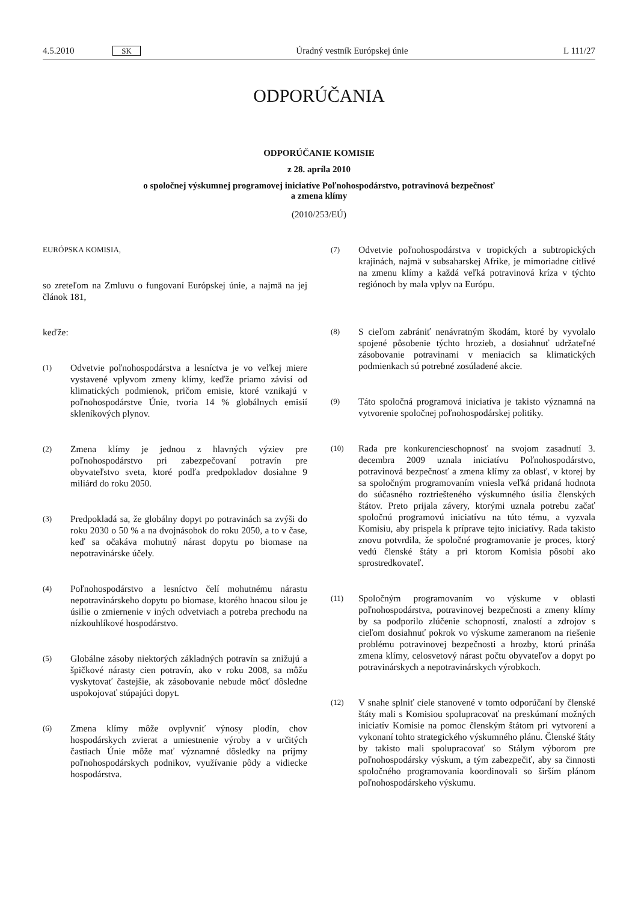4.5.2010 SK Úradný vestník Európskej únie L 111/27
ODPORÚČANIA
ODPORÚČANIE KOMISIE
z 28. apríla 2010
o spoločnej výskumnej programovej iniciatíve Poľnohospodárstvo, potravinová bezpečnosť
a zmena klímy
(2010/253/EÚ)
EURÓPSKA KOMISIA,
so zreteľom na Zmluvu o fungovaní Európskej únie, a najmä na jej článok 181,
keďže:
(1)
Odvetvie poľnohospodárstva a lesníctva je vo veľkej miere vystavené vplyvom zmeny klímy, keďže priamo závisí od klimatických podmienok, pričom emisie, ktoré vznikajú v poľnohospodárstve Únie, tvoria 14 % globálnych emisií skleníkových plynov.
(2)
Zmena klímy je jednou z hlavných výziev pre poľnohospodárstvo pri zabezpečovaní potravín pre obyvateľstvo sveta, ktoré podľa predpokladov dosiahne 9 miliárd do roku 2050.
(3)
Predpokladá sa, že globálny dopyt po potravinách sa zvýši do roku 2030 o 50 % a na dvojnásobok do roku 2050, a to v čase, keď sa očakáva mohutný nárast dopytu po biomase na nepotravinárske účely.
(4)
Poľnohospodárstvo a lesníctvo čelí mohutnému nárastu nepotravinárskeho dopytu po biomase, ktorého hnacou silou je úsilie o zmiernenie v iných odvetviach a potreba prechodu na nízkouhlíkové hospodárstvo.
(5)
Globálne zásoby niektorých základných potravín sa znižujú a špičkové nárasty cien potravín, ako v roku 2008, sa môžu vyskytovať častejšie, ak zásobovanie nebude môcť dôsledne uspokojovať stúpajúci dopyt.
(6)
Zmena klímy môže ovplyvniť výnosy plodín, chov hospodárskych zvierat a umiestnenie výroby a v určitých častiach Únie môže mať významné dôsledky na príjmy poľnohospodárskych podnikov, využívanie pôdy a vidiecke hospodárstva.
(7)
Odvetvie poľnohospodárstva v tropických a subtropických krajinách, najmä v subsaharskej Afrike, je mimoriadne citlivé na zmenu klímy a každá veľká potravinová kríza v týchto regiónoch by mala vplyv na Európu.
(8)
S cieľom zabrániť nenávratným škodám, ktoré by vyvolalo spojené pôsobenie týchto hrozieb, a dosiahnuť udržateľné zásobovanie potravinami v meniacich sa klimatických podmienkach sú potrebné zosúladené akcie.
(9)
Táto spoločná programová iniciatíva je takisto významná na vytvorenie spoločnej poľnohospodárskej politiky.
(10)
Rada pre konkurencieschopnosť na svojom zasadnutí 3. decembra 2009 uznala iniciatívu Poľnohospodárstvo, potravinová bezpečnosť a zmena klímy za oblasť, v ktorej by sa spoločným programovaním vniesla veľká pridaná hodnota do súčasného roztriešteného výskumného úsilia členských štátov. Preto prijala závery, ktorými uznala potrebu začať spoločnú programovú iniciatívu na túto tému, a vyzvala Komisiu, aby prispela k príprave tejto iniciatívy. Rada takisto znovu potvrdila, že spoločné programovanie je proces, ktorý vedú členské štáty a pri ktorom Komisia pôsobí ako sprostredkovateľ.
(11)
Spoločným programovaním vo výskume v oblasti poľnohospodárstva, potravinovej bezpečnosti a zmeny klímy by sa podporilo zlúčenie schopností, znalostí a zdrojov s cieľom dosiahnuť pokrok vo výskume zameranom na riešenie problému potravinovej bezpečnosti a hrozby, ktorú prináša zmena klímy, celosvetový nárast počtu obyvateľov a dopyt po potravinárskych a nepotravinárskych výrobkoch.
(12)
V snahe splniť ciele stanovené v tomto odporúčaní by členské štáty mali s Komisiou spolupracovať na preskúmaní možných iniciatív Komisie na pomoc členským štátom pri vytvorení a vykonaní tohto strategického výskumného plánu. Členské štáty by takisto mali spolupracovať so Stálym výborom pre poľnohospodársky výskum, a tým zabezpečiť, aby sa činnosti spoločného programovania koordinovali so širším plánom poľnohospodárskeho výskumu.